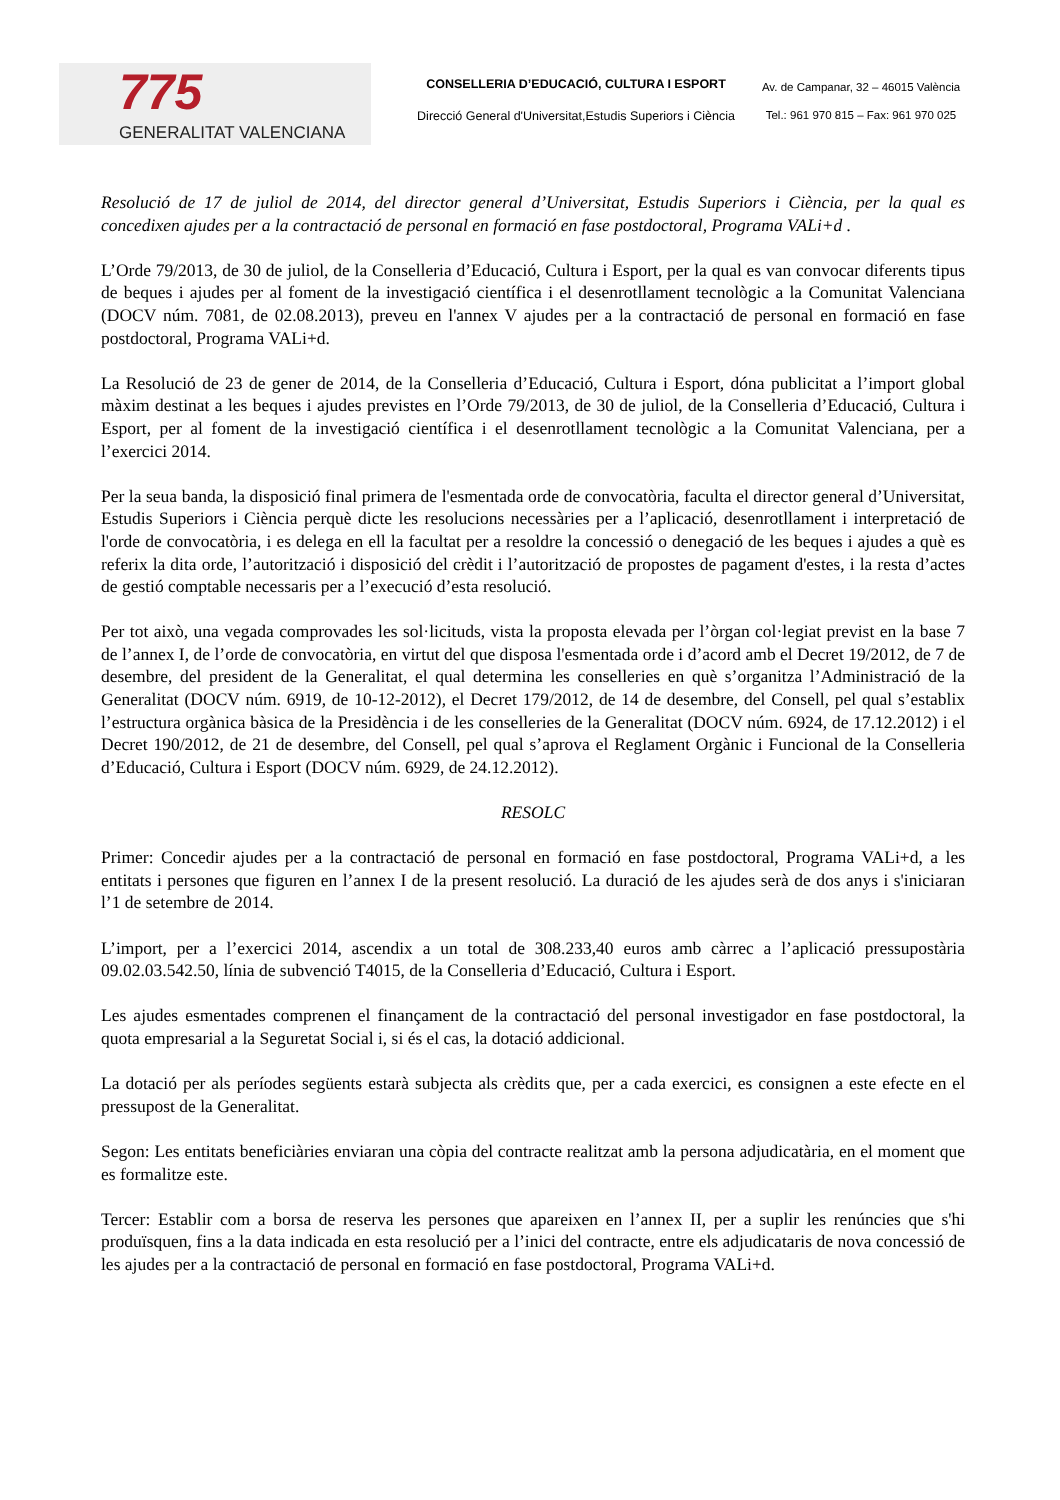775
GENERALITAT VALENCIANA
CONSELLERIA D’EDUCACIÓ, CULTURA I ESPORT
Direcció General d'Universitat,Estudis Superiors i Ciència
Av. de Campanar, 32 – 46015 València
Tel.: 961 970 815 – Fax: 961 970 025
Resolució de 17 de juliol de 2014, del director general d’Universitat, Estudis Superiors i Ciència, per la qual es concedixen ajudes per a la contractació de personal en formació en fase postdoctoral, Programa VALi+d .
L’Orde 79/2013, de 30 de juliol, de la Conselleria d’Educació, Cultura i Esport, per la qual es van convocar diferents tipus de beques i ajudes per al foment de la investigació científica i el desenrotllament tecnològic a la Comunitat Valenciana (DOCV núm. 7081, de 02.08.2013), preveu en l'annex V ajudes per a la contractació de personal en formació en fase postdoctoral, Programa VALi+d.
La Resolució de 23 de gener de 2014, de la Conselleria d’Educació, Cultura i Esport, dóna publicitat a l’import global màxim destinat a les beques i ajudes previstes en l’Orde 79/2013, de 30 de juliol, de la Conselleria d’Educació, Cultura i Esport, per al foment de la investigació científica i el desenrotllament tecnològic a la Comunitat Valenciana, per a l’exercici 2014.
Per la seua banda, la disposició final primera de l'esmentada orde de convocatòria, faculta el director general d’Universitat, Estudis Superiors i Ciència perquè dicte les resolucions necessàries per a l’aplicació, desenrotllament i interpretació de l'orde de convocatòria, i es delega en ell la facultat per a resoldre la concessió o denegació de les beques i ajudes a què es referix la dita orde, l’autorització i disposició del crèdit i l’autorització de propostes de pagament d'estes, i la resta d’actes de gestió comptable necessaris per a l’execució d’esta resolució.
Per tot això, una vegada comprovades les sol·licituds, vista la proposta elevada per l’òrgan col·legiat previst en la base 7 de l’annex I, de l’orde de convocatòria, en virtut del que disposa l'esmentada orde i d’acord amb el Decret 19/2012, de 7 de desembre, del president de la Generalitat, el qual determina les conselleries en què s’organitza l’Administració de la Generalitat (DOCV núm. 6919, de 10-12-2012), el Decret 179/2012, de 14 de desembre, del Consell, pel qual s’establix l’estructura orgànica bàsica de la Presidència i de les conselleries de la Generalitat (DOCV núm. 6924, de 17.12.2012) i el Decret 190/2012, de 21 de desembre, del Consell, pel qual s’aprova el Reglament Orgànic i Funcional de la Conselleria d’Educació, Cultura i Esport (DOCV núm. 6929, de 24.12.2012).
RESOLC
Primer: Concedir ajudes per a la contractació de personal en formació en fase postdoctoral, Programa VALi+d, a les entitats i persones que figuren en l’annex I de la present resolució. La duració de les ajudes serà de dos anys i s'iniciaran l’1 de setembre de 2014.
L’import, per a l’exercici 2014, ascendix a un total de 308.233,40 euros amb càrrec a l’aplicació pressupostària 09.02.03.542.50, línia de subvenció T4015, de la Conselleria d’Educació, Cultura i Esport.
Les ajudes esmentades comprenen el finançament de la contractació del personal investigador en fase postdoctoral, la quota empresarial a la Seguretat Social i, si és el cas, la dotació addicional.
La dotació per als períodes següents estarà subjecta als crèdits que, per a cada exercici, es consignen a este efecte en el pressupost de la Generalitat.
Segon: Les entitats beneficiàries enviaran una còpia del contracte realitzat amb la persona adjudicatària, en el moment que es formalitze este.
Tercer: Establir com a borsa de reserva les persones que apareixen en l’annex II, per a suplir les renúncies que s'hi produïsquen, fins a la data indicada en esta resolució per a l’inici del contracte, entre els adjudicataris de nova concessió de les ajudes per a la contractació de personal en formació en fase postdoctoral, Programa VALi+d.